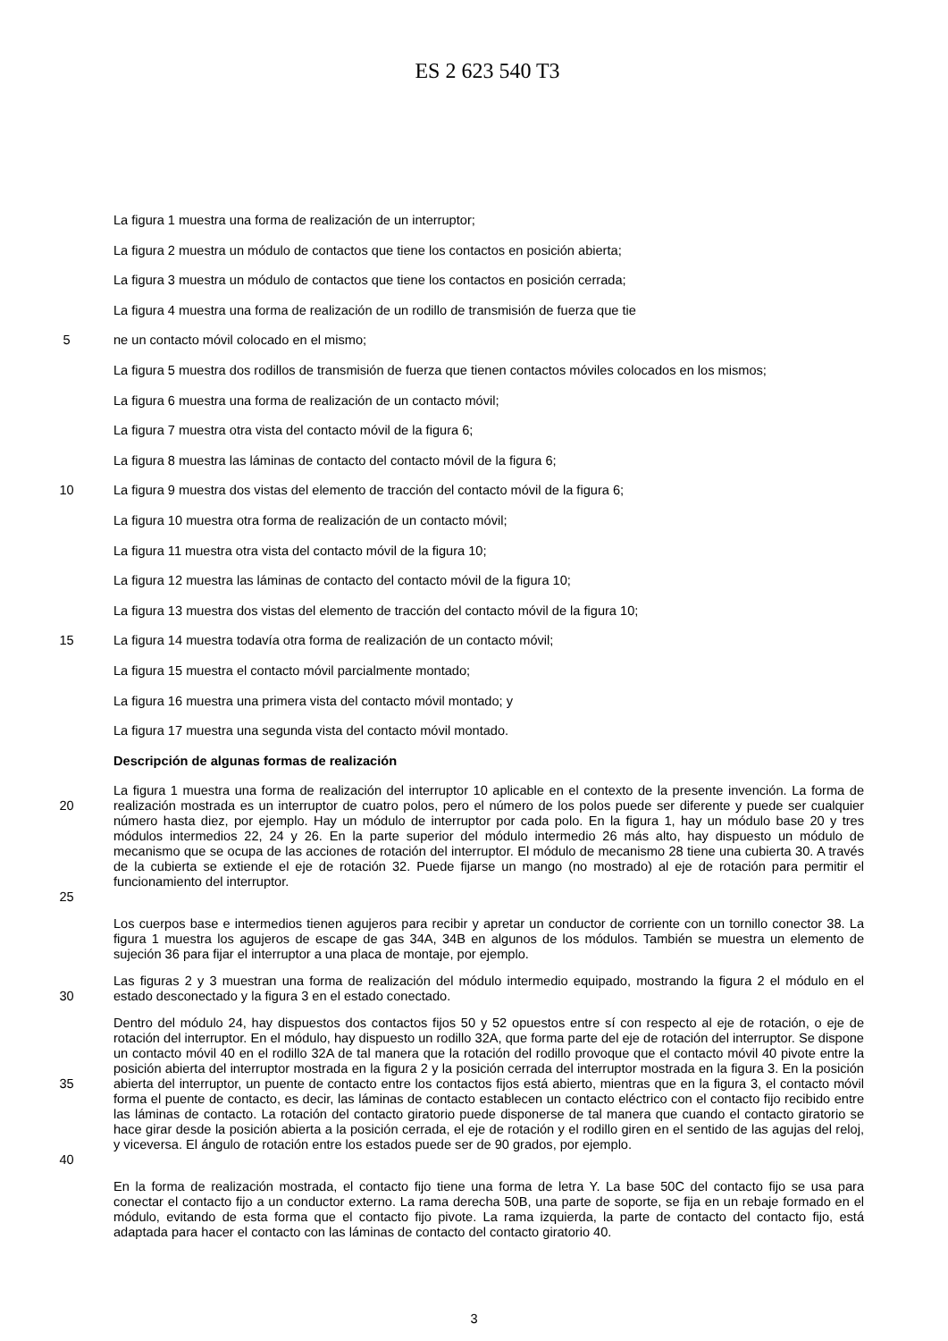ES 2 623 540 T3
La figura 1 muestra una forma de realización de un interruptor;
La figura 2 muestra un módulo de contactos que tiene los contactos en posición abierta;
La figura 3 muestra un módulo de contactos que tiene los contactos en posición cerrada;
La figura 4 muestra una forma de realización de un rodillo de transmisión de fuerza que tie
5 ne un contacto móvil colocado en el mismo;
La figura 5 muestra dos rodillos de transmisión de fuerza que tienen contactos móviles colocados en los mismos;
La figura 6 muestra una forma de realización de un contacto móvil;
La figura 7 muestra otra vista del contacto móvil de la figura 6;
La figura 8 muestra las láminas de contacto del contacto móvil de la figura 6;
10 La figura 9 muestra dos vistas del elemento de tracción del contacto móvil de la figura 6;
La figura 10 muestra otra forma de realización de un contacto móvil;
La figura 11 muestra otra vista del contacto móvil de la figura 10;
La figura 12 muestra las láminas de contacto del contacto móvil de la figura 10;
La figura 13 muestra dos vistas del elemento de tracción del contacto móvil de la figura 10;
15 La figura 14 muestra todavía otra forma de realización de un contacto móvil;
La figura 15 muestra el contacto móvil parcialmente montado;
La figura 16 muestra una primera vista del contacto móvil montado; y
La figura 17 muestra una segunda vista del contacto móvil montado.
Descripción de algunas formas de realización
20
25
La figura 1 muestra una forma de realización del interruptor 10 aplicable en el contexto de la presente invención. La forma de realización mostrada es un interruptor de cuatro polos, pero el número de los polos puede ser diferente y puede ser cualquier número hasta diez, por ejemplo. Hay un módulo de interruptor por cada polo. En la figura 1, hay un módulo base 20 y tres módulos intermedios 22, 24 y 26. En la parte superior del módulo intermedio 26 más alto, hay dispuesto un módulo de mecanismo que se ocupa de las acciones de rotación del interruptor. El módulo de mecanismo 28 tiene una cubierta 30. A través de la cubierta se extiende el eje de rotación 32. Puede fijarse un mango (no mostrado) al eje de rotación para permitir el funcionamiento del interruptor.
Los cuerpos base e intermedios tienen agujeros para recibir y apretar un conductor de corriente con un tornillo conector 38. La figura 1 muestra los agujeros de escape de gas 34A, 34B en algunos de los módulos. También se muestra un elemento de sujeción 36 para fijar el interruptor a una placa de montaje, por ejemplo.
30 Las figuras 2 y 3 muestran una forma de realización del módulo intermedio equipado, mostrando la figura 2 el módulo en el estado desconectado y la figura 3 en el estado conectado.
35
40
Dentro del módulo 24, hay dispuestos dos contactos fijos 50 y 52 opuestos entre sí con respecto al eje de rotación, o eje de rotación del interruptor. En el módulo, hay dispuesto un rodillo 32A, que forma parte del eje de rotación del interruptor. Se dispone un contacto móvil 40 en el rodillo 32A de tal manera que la rotación del rodillo provoque que el contacto móvil 40 pivote entre la posición abierta del interruptor mostrada en la figura 2 y la posición cerrada del interruptor mostrada en la figura 3. En la posición abierta del interruptor, un puente de contacto entre los contactos fijos está abierto, mientras que en la figura 3, el contacto móvil forma el puente de contacto, es decir, las láminas de contacto establecen un contacto eléctrico con el contacto fijo recibido entre las láminas de contacto. La rotación del contacto giratorio puede disponerse de tal manera que cuando el contacto giratorio se hace girar desde la posición abierta a la posición cerrada, el eje de rotación y el rodillo giren en el sentido de las agujas del reloj, y viceversa. El ángulo de rotación entre los estados puede ser de 90 grados, por ejemplo.
En la forma de realización mostrada, el contacto fijo tiene una forma de letra Y. La base 50C del contacto fijo se usa para conectar el contacto fijo a un conductor externo. La rama derecha 50B, una parte de soporte, se fija en un rebaje formado en el módulo, evitando de esta forma que el contacto fijo pivote. La rama izquierda, la parte de contacto del contacto fijo, está adaptada para hacer el contacto con las láminas de contacto del contacto giratorio 40.
3